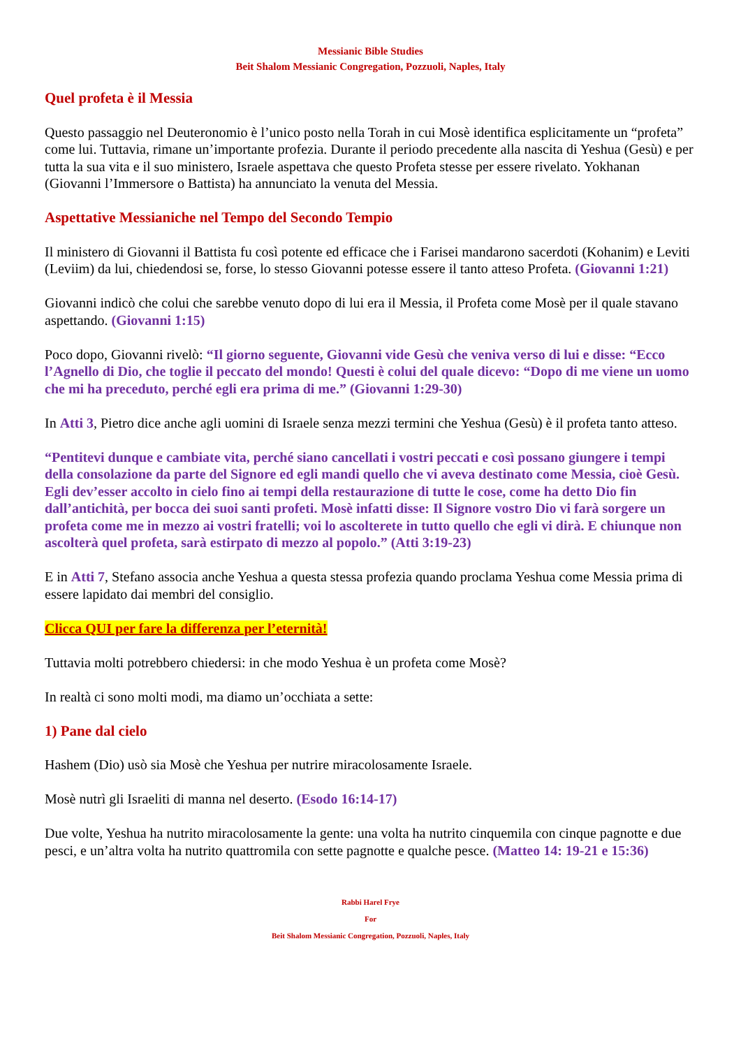Messianic Bible Studies
Beit Shalom Messianic Congregation, Pozzuoli, Naples, Italy
Quel profeta è il Messia
Questo passaggio nel Deuteronomio è l’unico posto nella Torah in cui Mosè identifica esplicitamente un “profeta” come lui. Tuttavia, rimane un’importante profezia. Durante il periodo precedente alla nascita di Yeshua (Gesù) e per tutta la sua vita e il suo ministero, Israele aspettava che questo Profeta stesse per essere rivelato. Yokhanan (Giovanni l’Immersore o Battista) ha annunciato la venuta del Messia.
Aspettative Messianiche nel Tempo del Secondo Tempio
Il ministero di Giovanni il Battista fu così potente ed efficace che i Farisei mandarono sacerdoti (Kohanim) e Leviti (Leviim) da lui, chiedendosi se, forse, lo stesso Giovanni potesse essere il tanto atteso Profeta. (Giovanni 1:21)
Giovanni indicò che colui che sarebbe venuto dopo di lui era il Messia, il Profeta come Mosè per il quale stavano aspettando. (Giovanni 1:15)
Poco dopo, Giovanni rivelò: “Il giorno seguente, Giovanni vide Gesù che veniva verso di lui e disse: “Ecco l’Agnello di Dio, che toglie il peccato del mondo! Questi è colui del quale dicevo: “Dopo di me viene un uomo che mi ha preceduto, perché egli era prima di me.” (Giovanni 1:29-30)
In Atti 3, Pietro dice anche agli uomini di Israele senza mezzi termini che Yeshua (Gesù) è il profeta tanto atteso.
“Pentitevi dunque e cambiate vita, perché siano cancellati i vostri peccati e così possano giungere i tempi della consolazione da parte del Signore ed egli mandi quello che vi aveva destinato come Messia, cioè Gesù. Egli dev’esser accolto in cielo fino ai tempi della restaurazione di tutte le cose, come ha detto Dio fin dall’antichità, per bocca dei suoi santi profeti. Mosè infatti disse: Il Signore vostro Dio vi farà sorgere un profeta come me in mezzo ai vostri fratelli; voi lo ascolterete in tutto quello che egli vi dirà. E chiunque non ascolterà quel profeta, sarà estirpato di mezzo al popolo.” (Atti 3:19-23)
E in Atti 7, Stefano associa anche Yeshua a questa stessa profezia quando proclama Yeshua come Messia prima di essere lapidato dai membri del consiglio.
Clicca QUI per fare la differenza per l’eternità!
Tuttavia molti potrebbero chiedersi: in che modo Yeshua è un profeta come Mosè?
In realtà ci sono molti modi, ma diamo un’occhiata a sette:
1) Pane dal cielo
Hashem (Dio) usò sia Mosè che Yeshua per nutrire miracolosamente Israele.
Mosè nutrì gli Israeliti di manna nel deserto. (Esodo 16:14-17)
Due volte, Yeshua ha nutrito miracolosamente la gente: una volta ha nutrito cinquemila con cinque pagnotte e due pesci, e un’altra volta ha nutrito quattromila con sette pagnotte e qualche pesce. (Matteo 14: 19-21 e 15:36)
Rabbi Harel Frye
For
Beit Shalom Messianic Congregation, Pozzuoli, Naples, Italy